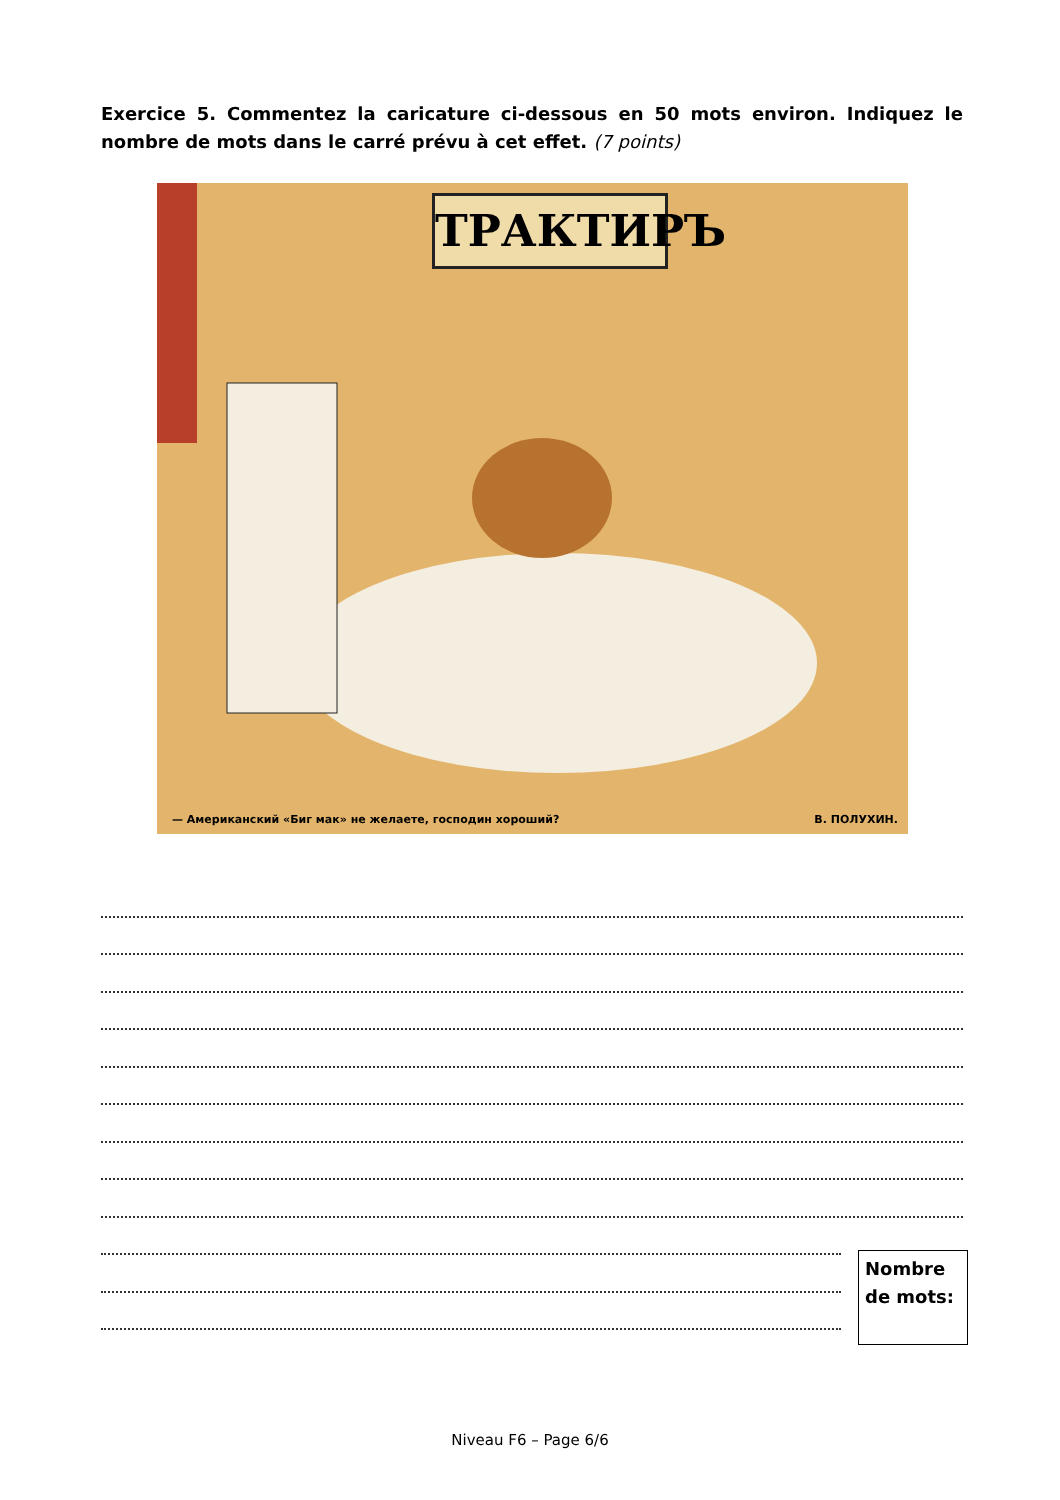Exercice 5. Commentez la caricature ci-dessous en 50 mots environ. Indiquez le nombre de mots dans le carré prévu à cet effet. (7 points)
ТРАКТИРЪ
— Американский «Биг мак» не желаете, господин хороший? В. ПОЛУХИН.
Nombre de mots:
Niveau F6 – Page 6/6